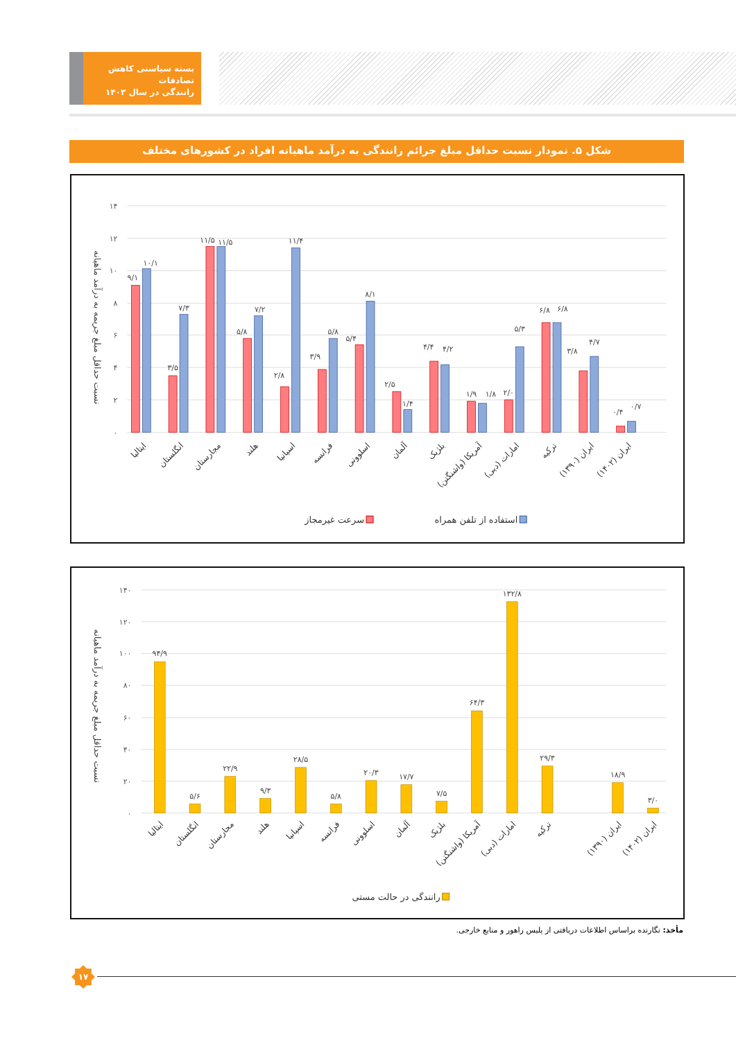بسته سیاستی کاهش تصادفات
رانندگی در سال ۱۴۰۳
شکل ۵. نمودار نسبت حداقل مبلغ جرائم رانندگی به درآمد ماهیانه افراد در کشورهای مختلف
۱۴
۱۲
۱۰
۸
۶
۴
۲
۰
نسبت حداقل مبلغ جریمه به درآمد ماهیانه
۹/۱
۱۰/۱
۳/۵
۷/۳
۱۱/۵
۱۱/۵
۵/۸
۷/۲
۲/۸
۱۱/۴
۳/۹
۵/۸
۵/۴
۸/۱
۲/۵
۱/۴
۴/۴
۴/۲
۱/۹
۱/۸
۲/۰
۵/۳
۶/۸
۶/۸
۳/۸
۴/۷
۰/۴
۰/۷
ایتالیا
انگلستان
مجارستان
هلند
اسپانیا
فرانسه
اسلوونی
آلمان
بلژیک
آمریکا (واشنگتن)
امارات (دبی)
ترکیه
ایران (۱۳۹۰)
ایران (۱۴۰۲)
استفاده از تلفن همراه
سرعت غیرمجاز
۱۴۰
۱۲۰
۱۰۰
۸۰
۶۰
۴۰
۲۰
۰
نسبت حداقل مبلغ جریمه به درآمد ماهیانه
۹۴/۹
۵/۶
۲۲/۹
۹/۳
۲۸/۵
۵/۸
۲۰/۳
۱۷/۷
۷/۵
۶۴/۳
۱۳۲/۸
۲۹/۳
۱۸/۹
۳/۰
ایتالیا
انگلستان
مجارستان
هلند
اسپانیا
فرانسه
اسلوونی
آلمان
بلژیک
آمریکا (واشنگتن)
امارات (دبی)
ترکیه
ایران (۱۳۹۰)
ایران (۱۴۰۲)
رانندگی در حالت مستی
مأخذ: نگارنده براساس اطلاعات دریافتی از پلیس راهور و منابع خارجی.
۱۷